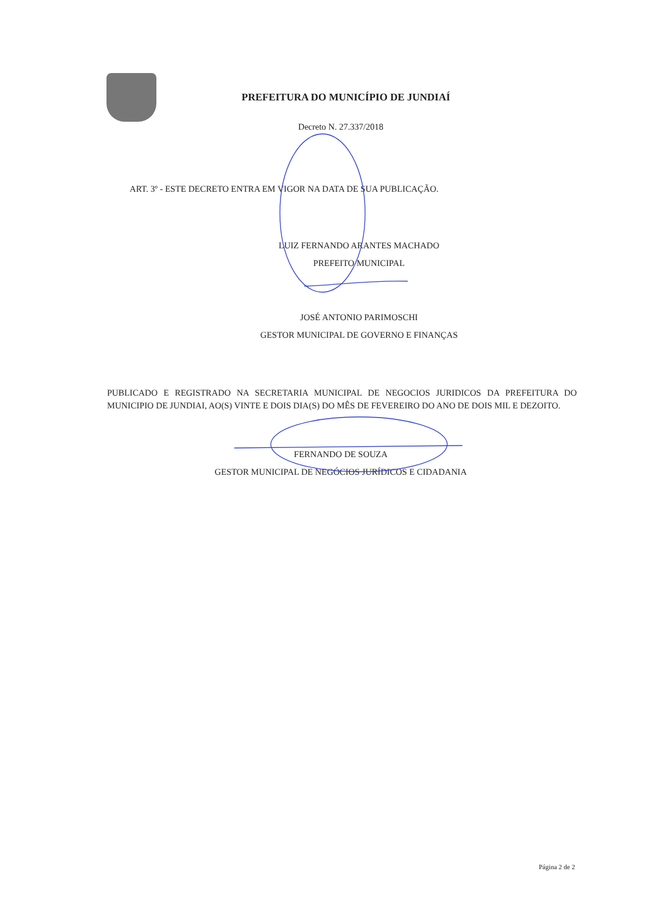PREFEITURA DO MUNICÍPIO DE JUNDIAÍ
Decreto N. 27.337/2018
ART. 3º - ESTE DECRETO ENTRA EM VIGOR NA DATA DE SUA PUBLICAÇÃO.
LUIZ FERNANDO ARANTES MACHADO
PREFEITO MUNICIPAL
JOSÉ ANTONIO PARIMOSCHI
GESTOR MUNICIPAL DE GOVERNO E FINANÇAS
PUBLICADO E REGISTRADO NA SECRETARIA MUNICIPAL DE NEGOCIOS JURIDICOS DA PREFEITURA DO MUNICIPIO DE JUNDIAI, AO(S) VINTE E DOIS DIA(S) DO MÊS DE FEVEREIRO DO ANO DE DOIS MIL E DEZOITO.
FERNANDO DE SOUZA
GESTOR MUNICIPAL DE NEGÓCIOS JURÍDICOS E CIDADANIA
Página 2 de 2